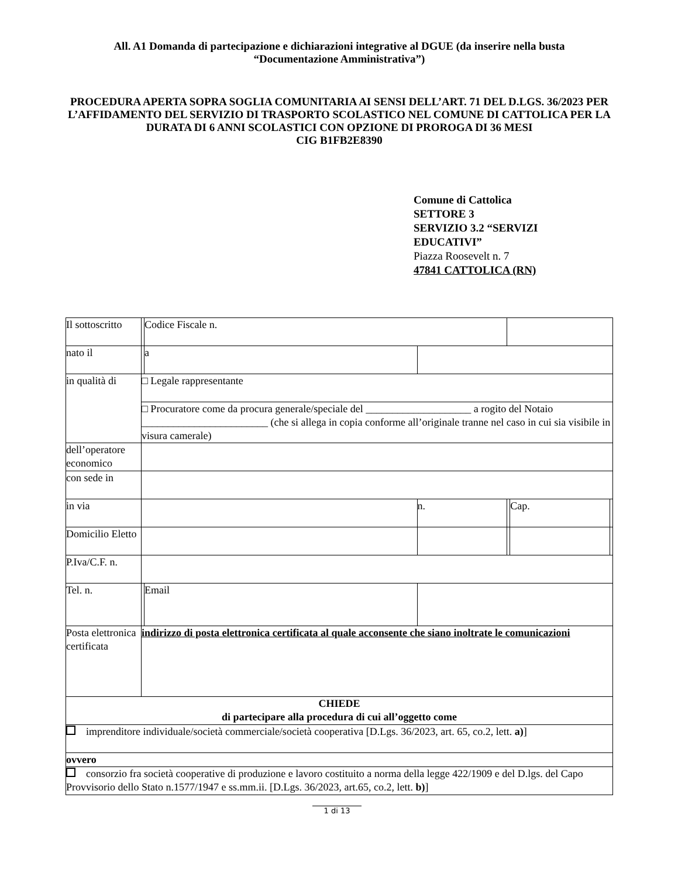All. A1 Domanda di partecipazione e dichiarazioni integrative al DGUE (da inserire nella busta
“Documentazione Amministrativa”)
PROCEDURA APERTA SOPRA SOGLIA COMUNITARIA AI SENSI DELL’ART. 71 DEL D.LGS. 36/2023 PER L’AFFIDAMENTO DEL SERVIZIO DI TRASPORTO SCOLASTICO NEL COMUNE DI CATTOLICA PER LA DURATA DI 6 ANNI SCOLASTICI CON OPZIONE DI PROROGA DI 36 MESI
CIG B1FB2E8390
Comune di Cattolica
SETTORE 3
SERVIZIO 3.2 “SERVIZI
EDUCATIVI”
Piazza Roosevelt n. 7
47841 CATTOLICA (RN)
| Il sottoscritto | | | Codice Fiscale n. | | | | |
| nato il | | | a | | | | |
| in qualità di | □ Legale rappresentante | | | | | | |
| | □ Procuratore come da procura generale/speciale del ____________________ a rogito del Notaio ________________________ (che si allega in copia conforme all’originale tranne nel caso in cui sia visibile in visura camerale) | | | | | | |
| dell’operatore economico | | | | | | | |
| con sede in | | | | | | | |
| in via | | | | n. | | Cap. | |
| Domicilio Eletto | | | | | | | |
| P.Iva/C.F. n. | | | | | | | |
| Tel. n. | | Email | | | | | |
| Posta elettronica certificata | indirizzo di posta elettronica certificata al quale acconsente che siano inoltrate le comunicazioni | | | | | | |
| CHIEDE di partecipare alla procedura di cui all’oggetto come | | | | | | | |
| imprenditore individuale/società commerciale/società cooperativa [D.Lgs. 36/2023, art. 65, co.2, lett. a) ] | | | | | | | |
| ovvero | | | | | | | |
| consorzio fra società cooperative di produzione e lavoro costituito a norma della legge 422/1909 e del D.lgs. del Capo Provvisorio dello Stato n.1577/1947 e ss.mm.ii. [D.Lgs. 36/2023, art.65, co.2, lett. b) ] | | | | | | | |
1 di 13